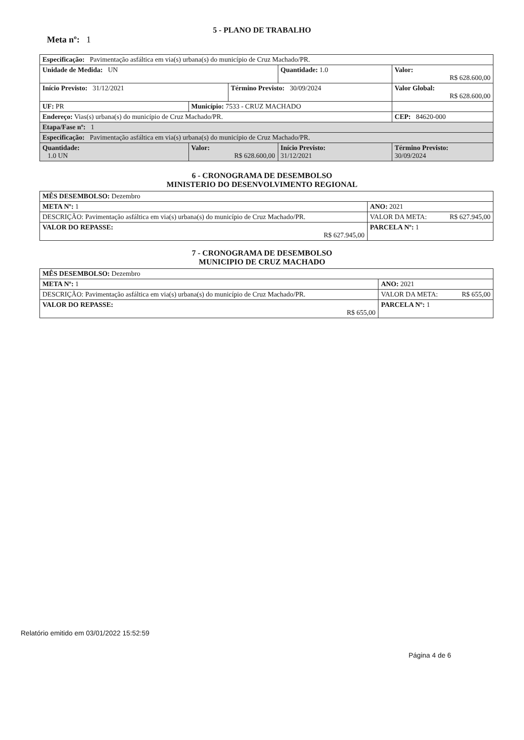5 - PLANO DE TRABALHO
Meta nº: 1
| Especificação: Pavimentação asfáltica em via(s) urbana(s) do município de Cruz Machado/PR. | | | | |
| Unidade de Medida: UN | | | Quantidade: 1.0 | Valor: R$ 628.600,00 |
| Início Previsto: 31/12/2021 | | Término Previsto: 30/09/2024 | | Valor Global: R$ 628.600,00 |
| UF: PR | Município: 7533 - CRUZ MACHADO | | | |
| Endereço: Vias(s) urbana(s) do município de Cruz Machado/PR. | | | | CEP: 84620-000 |
| Etapa/Fase nº: 1 | | | | |
| Especificação: Pavimentação asfáltica em via(s) urbana(s) do município de Cruz Machado/PR. | | | | |
| Quantidade: 1.0 UN | Valor: R$ 628.600,00 | | Início Previsto: 31/12/2021 | Término Previsto: 30/09/2024 |
6 - CRONOGRAMA DE DESEMBOLSO
MINISTERIO DO DESENVOLVIMENTO REGIONAL
| MÊS DESEMBOLSO: Dezembro | | |
| META Nº: 1 | | ANO: 2021 |
| DESCRIÇÃO: Pavimentação asfáltica em via(s) urbana(s) do município de Cruz Machado/PR. | VALOR DA META: R$ 627.945,00 | |
| VALOR DO REPASSE: R$ 627.945,00 | | PARCELA Nº: 1 |
7 - CRONOGRAMA DE DESEMBOLSO
MUNICIPIO DE CRUZ MACHADO
| MÊS DESEMBOLSO: Dezembro | | |
| META Nº: 1 | | ANO: 2021 |
| DESCRIÇÃO: Pavimentação asfáltica em via(s) urbana(s) do município de Cruz Machado/PR. | VALOR DA META: R$ 655,00 | |
| VALOR DO REPASSE: R$ 655,00 | | PARCELA Nº: 1 |
Relatório emitido em 03/01/2022 15:52:59
Página 4 de 6